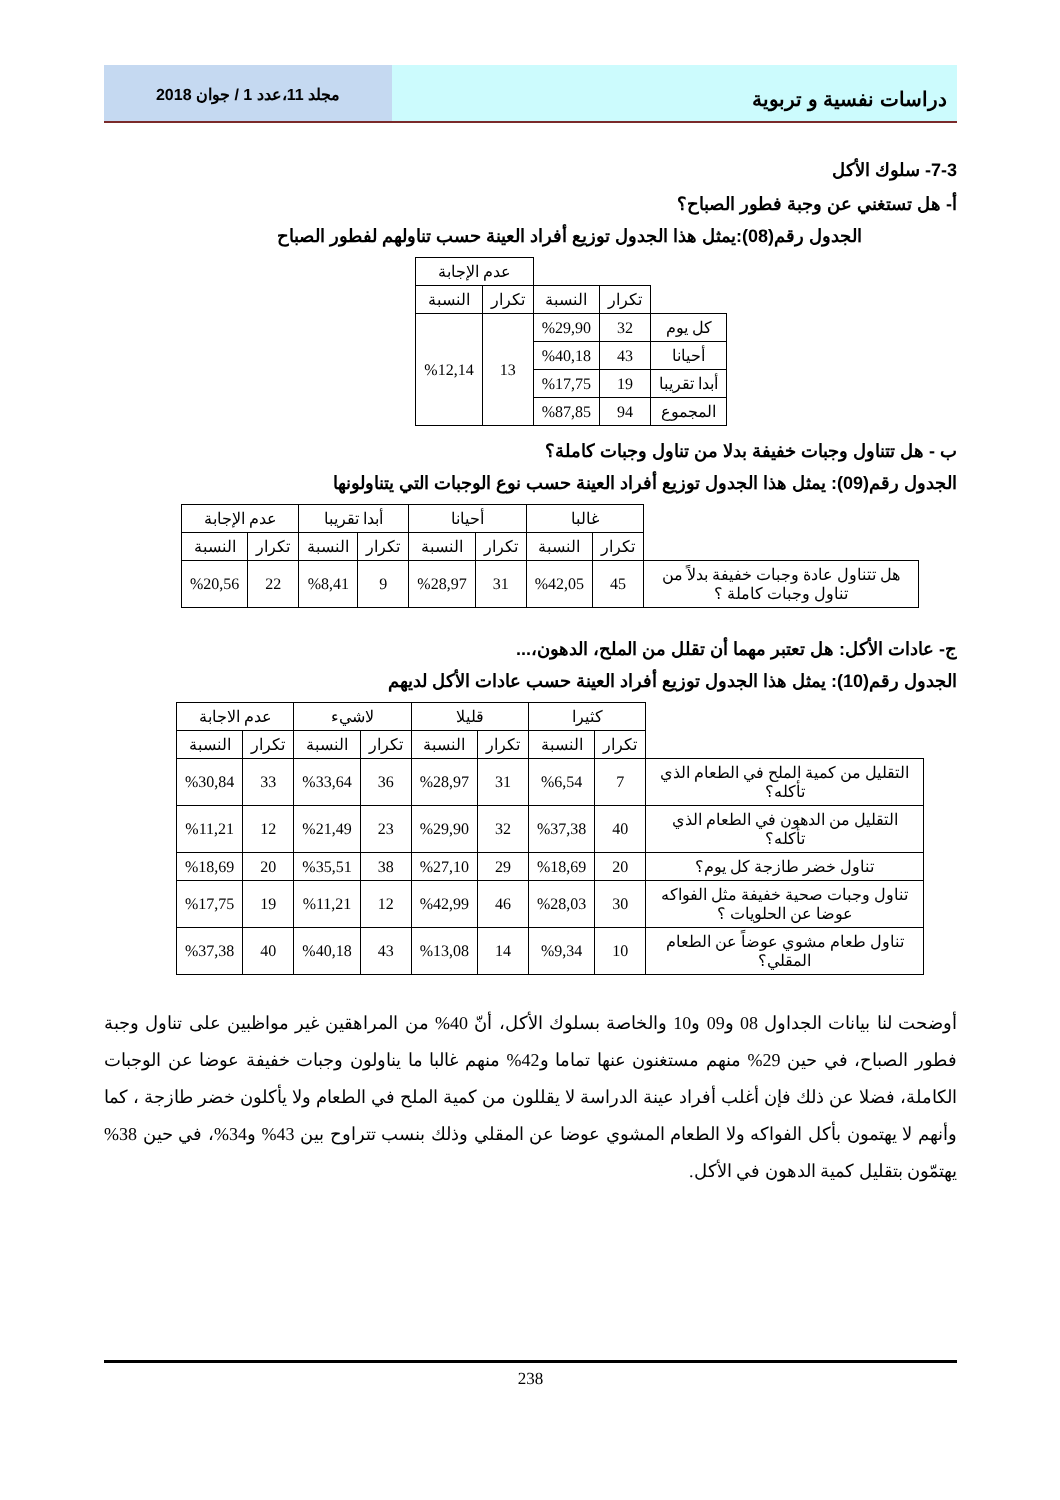دراسات نفسية و تربوية
مجلد 11،عدد 1 / جوان 2018
7-3- سلوك الأكل
أ- هل تستغني عن وجبة فطور الصباح؟
الجدول رقم(08):يمثل هذا الجدول توزيع أفراد العينة حسب تناولهم لفطور الصباح
| | | | عدم الإجابة | |
| | تكرار | النسبة | تكرار | النسبة |
| كل يوم | 32 | %29,90 | 13 | %12,14 |
| أحيانا | 43 | %40,18 | | |
| أبدا تقريبا | 19 | %17,75 | | |
| المجموع | 94 | %87,85 | | |
ب - هل تتناول وجبات خفيفة بدلا من تناول وجبات كاملة؟
الجدول رقم(09): يمثل هذا الجدول توزيع أفراد العينة حسب نوع الوجبات التي يتناولونها
| | غالبا | | أحيانا | | أبدا تقريبا | | عدم الإجابة | |
| | تكرار | النسبة | تكرار | النسبة | تكرار | النسبة | تكرار | النسبة |
| هل تتناول عادة وجبات خفيفة بدلاً من تناول وجبات كاملة ؟ | 45 | %42,05 | 31 | %28,97 | 9 | %8,41 | 22 | %20,56 |
ج- عادات الأكل: هل تعتبر مهما أن تقلل من الملح، الدهون،...
الجدول رقم(10): يمثل هذا الجدول توزيع أفراد العينة حسب عادات الأكل لديهم
| | كثيرا | | قليلا | | لاشيء | | عدم الاجابة | |
| | تكرار | النسبة | تكرار | النسبة | تكرار | النسبة | تكرار | النسبة |
| التقليل من كمية الملح في الطعام الذي تأكله؟ | 7 | %6,54 | 31 | %28,97 | 36 | %33,64 | 33 | %30,84 |
| التقليل من الدهون في الطعام الذي تأكله؟ | 40 | %37,38 | 32 | %29,90 | 23 | %21,49 | 12 | %11,21 |
| تناول خضر طازجة كل يوم؟ | 20 | %18,69 | 29 | %27,10 | 38 | %35,51 | 20 | %18,69 |
| تناول وجبات صحية خفيفة مثل الفواكه عوضا عن الحلويات ؟ | 30 | %28,03 | 46 | %42,99 | 12 | %11,21 | 19 | %17,75 |
| تناول طعام مشوي عوضاً عن الطعام المقلي؟ | 10 | %9,34 | 14 | %13,08 | 43 | %40,18 | 40 | %37,38 |
أوضحت لنا بيانات الجداول 08 و09 و10 والخاصة بسلوك الأكل، أنّ 40% من المراهقين غير مواظبين على تناول وجبة فطور الصباح، في حين 29% منهم مستغنون عنها تماما و42% منهم غالبا ما يناولون وجبات خفيفة عوضا عن الوجبات الكاملة، فضلا عن ذلك فإن أغلب أفراد عينة الدراسة لا يقللون من كمية الملح في الطعام ولا يأكلون خضر طازجة ، كما وأنهم لا يهتمون بأكل الفواكه ولا الطعام المشوي عوضا عن المقلي وذلك بنسب تتراوح بين 43% و34%، في حين 38% يهتمّون بتقليل كمية الدهون في الأكل.
238